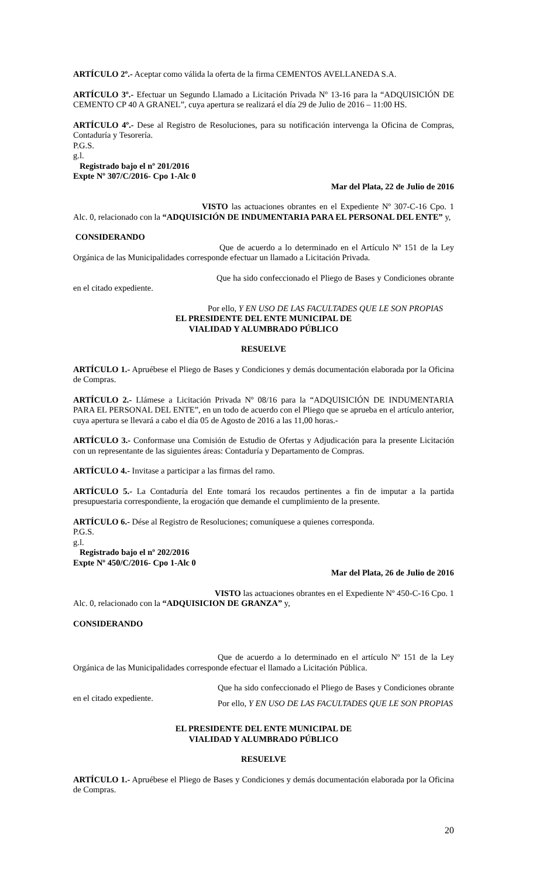ARTÍCULO 2º.- Aceptar como válida la oferta de la firma CEMENTOS AVELLANEDA S.A.
ARTÍCULO 3º.- Efectuar un Segundo Llamado a Licitación Privada Nº 13-16 para la “ADQUISICIÓN DE CEMENTO CP 40 A GRANEL”, cuya apertura se realizará el día 29 de Julio de 2016 – 11:00 HS.
ARTÍCULO 4º.- Dese al Registro de Resoluciones, para su notificación intervenga la Oficina de Compras, Contaduría y Tesorería.
P.G.S.
g.l.
Registrado bajo el nº 201/2016
Expte Nº 307/C/2016- Cpo 1-Alc 0
Mar del Plata, 22 de Julio de 2016
VISTO las actuaciones obrantes en el Expediente Nº 307-C-16 Cpo. 1 Alc. 0, relacionado con la “ADQUISICIÓN DE INDUMENTARIA PARA EL PERSONAL DEL ENTE” y,
CONSIDERANDO
Que de acuerdo a lo determinado en el Artículo Nº 151 de la Ley Orgánica de las Municipalidades corresponde efectuar un llamado a Licitación Privada.
Que ha sido confeccionado el Pliego de Bases y Condiciones obrante en el citado expediente.
Por ello, Y EN USO DE LAS FACULTADES QUE LE SON PROPIAS
EL PRESIDENTE DEL ENTE MUNICIPAL DE
VIALIDAD Y ALUMBRADO PÚBLICO
RESUELVE
ARTÍCULO 1.- Apruébese el Pliego de Bases y Condiciones y demás documentación elaborada por la Oficina de Compras.
ARTÍCULO 2.- Llámese a Licitación Privada Nº 08/16 para la “ADQUISICIÓN DE INDUMENTARIA PARA EL PERSONAL DEL ENTE”, en un todo de acuerdo con el Pliego que se aprueba en el artículo anterior, cuya apertura se llevará a cabo el día 05 de Agosto de 2016 a las 11,00 horas.-
ARTÍCULO 3.- Conformase una Comisión de Estudio de Ofertas y Adjudicación para la presente Licitación con un representante de las siguientes áreas: Contaduría y Departamento de Compras.
ARTÍCULO 4.- Invitase a participar a las firmas del ramo.
ARTÍCULO 5.- La Contaduría del Ente tomará los recaudos pertinentes a fin de imputar a la partida presupuestaria correspondiente, la erogación que demande el cumplimiento de la presente.
ARTÍCULO 6.- Dése al Registro de Resoluciones; comuníquese a quienes corresponda.
P.G.S.
g.l.
Registrado bajo el nº 202/2016
Expte Nº 450/C/2016- Cpo 1-Alc 0
Mar del Plata, 26 de Julio de 2016
VISTO las actuaciones obrantes en el Expediente Nº 450-C-16 Cpo. 1 Alc. 0, relacionado con la “ADQUISICION DE GRANZA” y,
CONSIDERANDO
Que de acuerdo a lo determinado en el artículo Nº 151 de la Ley Orgánica de las Municipalidades corresponde efectuar el llamado a Licitación Pública.
Que ha sido confeccionado el Pliego de Bases y Condiciones obrante en el citado expediente.
Por ello, Y EN USO DE LAS FACULTADES QUE LE SON PROPIAS
EL PRESIDENTE DEL ENTE MUNICIPAL DE
VIALIDAD Y ALUMBRADO PÚBLICO
RESUELVE
ARTÍCULO 1.- Apruébese el Pliego de Bases y Condiciones y demás documentación elaborada por la Oficina de Compras.
20